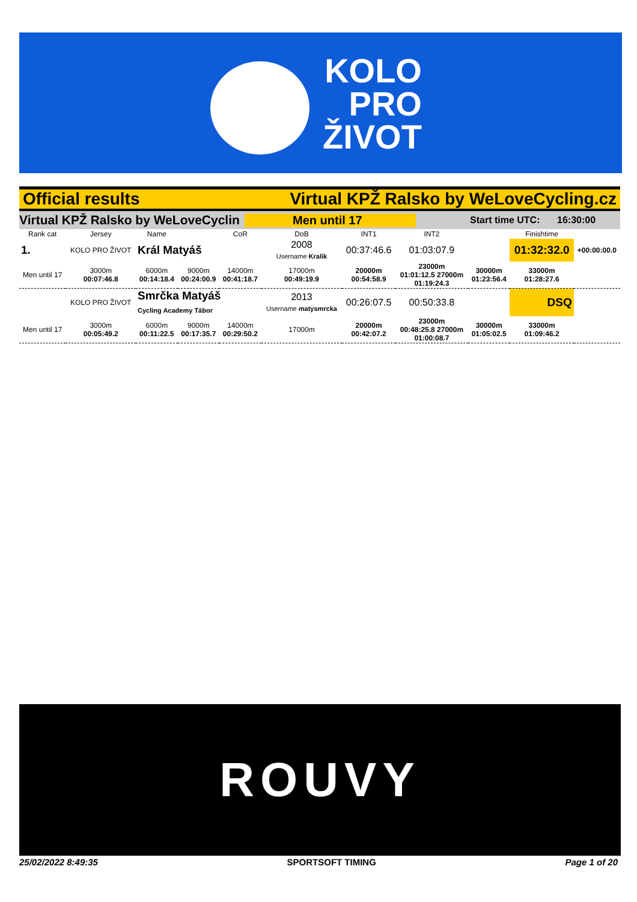KOLO
PRO
ŽIVOT
Official results Virtual KPŽ Ralsko by WeLoveCycling.cz
Virtual KPŽ Ralsko by WeLoveCyclin Men until 17 Start time UTC: 16:30:00
| Rank cat | Jersey | Name | | CoR | DoB | INT1 | INT2 | | Finishtime | |
| 1. | KOLO PRO ŽIVOT | Král Matyáš | | | 2008 Username Kralik | 00:37:46.6 | 01:03:07.9 | | 01:32:32.0 | +00:00:00.0 |
| Men until 17 | 3000m 00:07:46.8 | 6000m 00:14:18.4 | 9000m 00:24:00.9 | 14000m 00:41:18.7 | 17000m 00:49:19.9 | 20000m 00:54:58.9 | 23000m 01:01:12.5 27000m 01:19:24.3 | 30000m 01:23:56.4 | 33000m 01:28:27.6 | |
| | KOLO PRO ŽIVOT | Smrčka Matyáš Cycling Academy Tábor | | | 2013 Username matysmrcka | 00:26:07.5 | 00:50:33.8 | | DSQ | |
| Men until 17 | 3000m 00:05:49.2 | 6000m 00:11:22.5 | 9000m 00:17:35.7 | 14000m 00:29:50.2 | 17000m | 20000m 00:42:07.2 | 23000m 00:48:25.8 27000m 01:00:08.7 | 30000m 01:05:02.5 | 33000m 01:09:46.2 | |
ROUVY
25/02/2022 8:49:35 SPORTSOFT TIMING Page 1 of 20